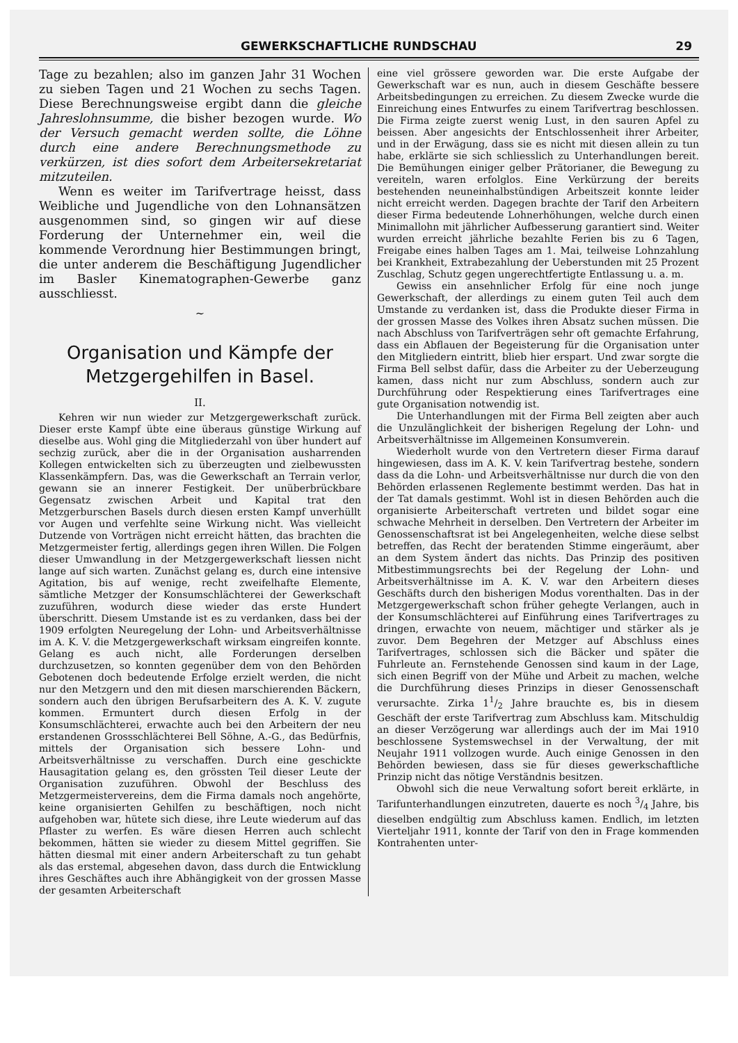GEWERKSCHAFTLICHE RUNDSCHAU 29
Tage zu bezahlen; also im ganzen Jahr 31 Wochen zu sieben Tagen und 21 Wochen zu sechs Tagen. Diese Berechnungsweise ergibt dann die gleiche Jahreslohnsumme, die bisher bezogen wurde. Wo der Versuch gemacht werden sollte, die Löhne durch eine andere Berechnungsmethode zu verkürzen, ist dies sofort dem Arbeitersekretariat mitzuteilen.
Wenn es weiter im Tarifvertrage heisst, dass Weibliche und Jugendliche von den Lohnansätzen ausgenommen sind, so gingen wir auf diese Forderung der Unternehmer ein, weil die kommende Verordnung hier Bestimmungen bringt, die unter anderem die Beschäftigung Jugendlicher im Basler Kinematographen-Gewerbe ganz ausschliesst.
~
Organisation und Kämpfe der Metzgergehilfen in Basel.
II.
Kehren wir nun wieder zur Metzgergewerkschaft zurück. Dieser erste Kampf übte eine überaus günstige Wirkung auf dieselbe aus. Wohl ging die Mitgliederzahl von über hundert auf sechzig zurück, aber die in der Organisation ausharrenden Kollegen entwickelten sich zu überzeugten und zielbewussten Klassenkämpfern. Das, was die Gewerkschaft an Terrain verlor, gewann sie an innerer Festigkeit. Der unüberbrückbare Gegensatz zwischen Arbeit und Kapital trat den Metzgerburschen Basels durch diesen ersten Kampf unverhüllt vor Augen und verfehlte seine Wirkung nicht. Was vielleicht Dutzende von Vorträgen nicht erreicht hätten, das brachten die Metzgermeister fertig, allerdings gegen ihren Willen. Die Folgen dieser Umwandlung in der Metzgergewerkschaft liessen nicht lange auf sich warten. Zunächst gelang es, durch eine intensive Agitation, bis auf wenige, recht zweifelhafte Elemente, sämtliche Metzger der Konsumschlächterei der Gewerkschaft zuzuführen, wodurch diese wieder das erste Hundert überschritt. Diesem Umstande ist es zu verdanken, dass bei der 1909 erfolgten Neuregelung der Lohn- und Arbeitsverhältnisse im A. K. V. die Metzgergewerkschaft wirksam eingreifen konnte. Gelang es auch nicht, alle Forderungen derselben durchzusetzen, so konnten gegenüber dem von den Behörden Gebotenen doch bedeutende Erfolge erzielt werden, die nicht nur den Metzgern und den mit diesen marschierenden Bäckern, sondern auch den übrigen Berufsarbeitern des A. K. V. zugute kommen. Ermuntert durch diesen Erfolg in der Konsumschlächterei, erwachte auch bei den Arbeitern der neu erstandenen Grossschlächterei Bell Söhne, A.-G., das Bedürfnis, mittels der Organisation sich bessere Lohn- und Arbeitsverhältnisse zu verschaffen. Durch eine geschickte Hausagitation gelang es, den grössten Teil dieser Leute der Organisation zuzuführen. Obwohl der Beschluss des Metzgermeistervereins, dem die Firma damals noch angehörte, keine organisierten Gehilfen zu beschäftigen, noch nicht aufgehoben war, hütete sich diese, ihre Leute wiederum auf das Pflaster zu werfen. Es wäre diesen Herren auch schlecht bekommen, hätten sie wieder zu diesem Mittel gegriffen. Sie hätten diesmal mit einer andern Arbeiterschaft zu tun gehabt als das erstemal, abgesehen davon, dass durch die Entwicklung ihres Geschäftes auch ihre Abhängigkeit von der grossen Masse der gesamten Arbeiterschaft
eine viel grössere geworden war. Die erste Aufgabe der Gewerkschaft war es nun, auch in diesem Geschäfte bessere Arbeitsbedingungen zu erreichen. Zu diesem Zwecke wurde die Einreichung eines Entwurfes zu einem Tarifvertrag beschlossen. Die Firma zeigte zuerst wenig Lust, in den sauren Apfel zu beissen. Aber angesichts der Entschlossenheit ihrer Arbeiter, und in der Erwägung, dass sie es nicht mit diesen allein zu tun habe, erklärte sie sich schliesslich zu Unterhandlungen bereit. Die Bemühungen einiger gelber Prätorianer, die Bewegung zu vereiteln, waren erfolglos. Eine Verkürzung der bereits bestehenden neuneinhalbstündigen Arbeitszeit konnte leider nicht erreicht werden. Dagegen brachte der Tarif den Arbeitern dieser Firma bedeutende Lohnerhöhungen, welche durch einen Minimallohn mit jährlicher Aufbesserung garantiert sind. Weiter wurden erreicht jährliche bezahlte Ferien bis zu 6 Tagen, Freigabe eines halben Tages am 1. Mai, teilweise Lohnzahlung bei Krankheit, Extrabezahlung der Ueberstunden mit 25 Prozent Zuschlag, Schutz gegen ungerechtfertigte Entlassung u. a. m.
Gewiss ein ansehnlicher Erfolg für eine noch junge Gewerkschaft, der allerdings zu einem guten Teil auch dem Umstande zu verdanken ist, dass die Produkte dieser Firma in der grossen Masse des Volkes ihren Absatz suchen müssen. Die nach Abschluss von Tarifverträgen sehr oft gemachte Erfahrung, dass ein Abflauen der Begeisterung für die Organisation unter den Mitgliedern eintritt, blieb hier erspart. Und zwar sorgte die Firma Bell selbst dafür, dass die Arbeiter zu der Ueberzeugung kamen, dass nicht nur zum Abschluss, sondern auch zur Durchführung oder Respektierung eines Tarifvertrages eine gute Organisation notwendig ist.
Die Unterhandlungen mit der Firma Bell zeigten aber auch die Unzulänglichkeit der bisherigen Regelung der Lohn- und Arbeitsverhältnisse im Allgemeinen Konsumverein.
Wiederholt wurde von den Vertretern dieser Firma darauf hingewiesen, dass im A. K. V. kein Tarifvertrag bestehe, sondern dass da die Lohn- und Arbeitsverhältnisse nur durch die von den Behörden erlassenen Reglemente bestimmt werden. Das hat in der Tat damals gestimmt. Wohl ist in diesen Behörden auch die organisierte Arbeiterschaft vertreten und bildet sogar eine schwache Mehrheit in derselben. Den Vertretern der Arbeiter im Genossenschaftsrat ist bei Angelegenheiten, welche diese selbst betreffen, das Recht der beratenden Stimme eingeräumt, aber an dem System ändert das nichts. Das Prinzip des positiven Mitbestimmungsrechts bei der Regelung der Lohn- und Arbeitsverhältnisse im A. K. V. war den Arbeitern dieses Geschäfts durch den bisherigen Modus vorenthalten. Das in der Metzgergewerkschaft schon früher gehegte Verlangen, auch in der Konsumschlächterei auf Einführung eines Tarifvertrages zu dringen, erwachte von neuem, mächtiger und stärker als je zuvor. Dem Begehren der Metzger auf Abschluss eines Tarifvertrages, schlossen sich die Bäcker und später die Fuhrleute an. Fernstehende Genossen sind kaum in der Lage, sich einen Begriff von der Mühe und Arbeit zu machen, welche die Durchführung dieses Prinzips in dieser Genossenschaft verursachte. Zirka 11/2 Jahre brauchte es, bis in diesem Geschäft der erste Tarifvertrag zum Abschluss kam. Mitschuldig an dieser Verzögerung war allerdings auch der im Mai 1910 beschlossene Systemswechsel in der Verwaltung, der mit Neujahr 1911 vollzogen wurde. Auch einige Genossen in den Behörden bewiesen, dass sie für dieses gewerkschaftliche Prinzip nicht das nötige Verständnis besitzen.
Obwohl sich die neue Verwaltung sofort bereit erklärte, in Tarifunterhandlungen einzutreten, dauerte es noch 3/4 Jahre, bis dieselben endgültig zum Abschluss kamen. Endlich, im letzten Vierteljahr 1911, konnte der Tarif von den in Frage kommenden Kontrahenten unter-